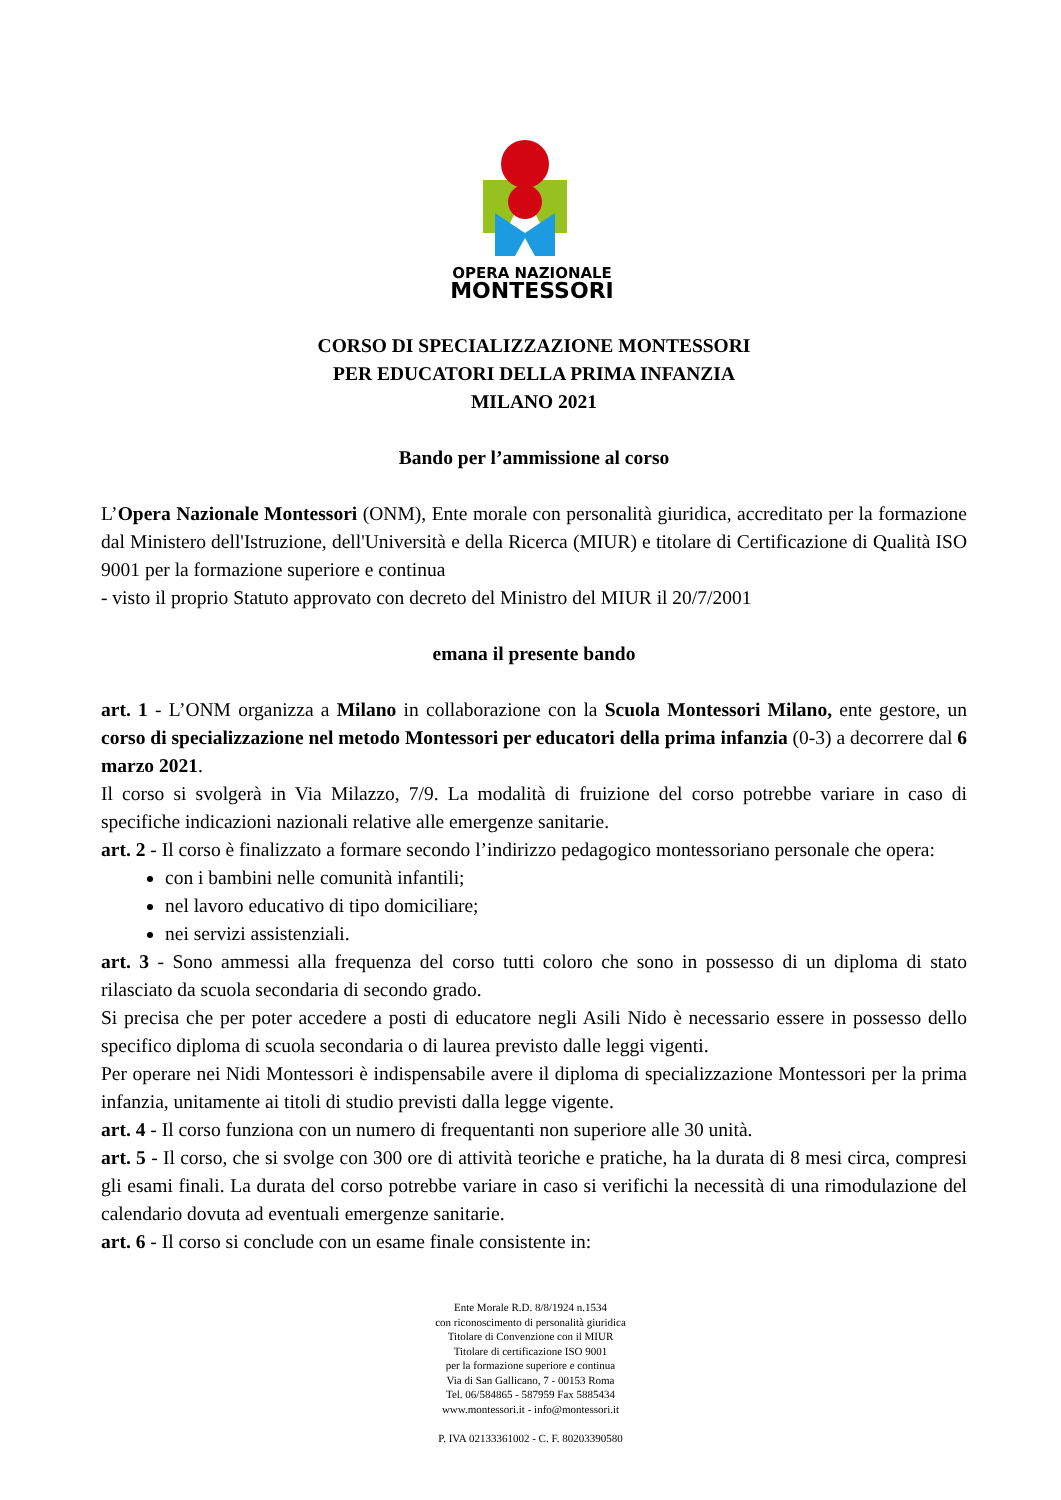OPERA NAZIONALE
MONTESSORI
CORSO DI SPECIALIZZAZIONE MONTESSORI
PER EDUCATORI DELLA PRIMA INFANZIA
MILANO 2021
Bando per l’ammissione al corso
L’Opera Nazionale Montessori (ONM), Ente morale con personalità giuridica, accreditato per la formazione dal Ministero dell'Istruzione, dell'Università e della Ricerca (MIUR) e titolare di Certificazione di Qualità ISO 9001 per la formazione superiore e continua
- visto il proprio Statuto approvato con decreto del Ministro del MIUR il 20/7/2001
emana il presente bando
art. 1 - L’ONM organizza a Milano in collaborazione con la Scuola Montessori Milano, ente gestore, un corso di specializzazione nel metodo Montessori per educatori della prima infanzia (0-3) a decorrere dal 6 marzo 2021.
Il corso si svolgerà in Via Milazzo, 7/9. La modalità di fruizione del corso potrebbe variare in caso di specifiche indicazioni nazionali relative alle emergenze sanitarie.
art. 2 - Il corso è finalizzato a formare secondo l’indirizzo pedagogico montessoriano personale che opera:
con i bambini nelle comunità infantili;
nel lavoro educativo di tipo domiciliare;
nei servizi assistenziali.
art. 3 - Sono ammessi alla frequenza del corso tutti coloro che sono in possesso di un diploma di stato rilasciato da scuola secondaria di secondo grado.
Si precisa che per poter accedere a posti di educatore negli Asili Nido è necessario essere in possesso dello specifico diploma di scuola secondaria o di laurea previsto dalle leggi vigenti.
Per operare nei Nidi Montessori è indispensabile avere il diploma di specializzazione Montessori per la prima infanzia, unitamente ai titoli di studio previsti dalla legge vigente.
art. 4 - Il corso funziona con un numero di frequentanti non superiore alle 30 unità.
art. 5 - Il corso, che si svolge con 300 ore di attività teoriche e pratiche, ha la durata di 8 mesi circa, compresi gli esami finali. La durata del corso potrebbe variare in caso si verifichi la necessità di una rimodulazione del calendario dovuta ad eventuali emergenze sanitarie.
art. 6 - Il corso si conclude con un esame finale consistente in:
Ente Morale R.D. 8/8/1924 n.1534
con riconoscimento di personalità giuridica
Titolare di Convenzione con il MIUR
Titolare di certificazione ISO 9001
per la formazione superiore e continua
Via di San Gallicano, 7 - 00153 Roma
Tel. 06/584865 - 587959 Fax 5885434
www.montessori.it - info@montessori.it
P. IVA 02133361002 - C. F. 80203390580